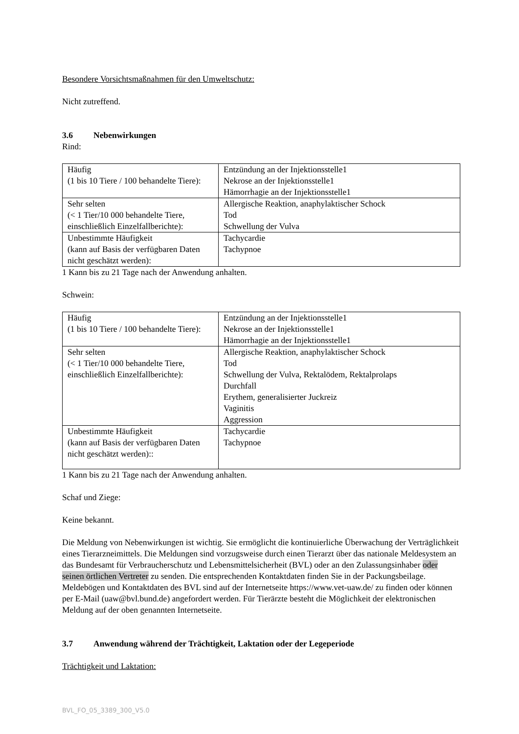Besondere Vorsichtsmaßnahmen für den Umweltschutz:
Nicht zutreffend.
3.6 Nebenwirkungen
Rind:
| Häufig (1 bis 10 Tiere / 100 behandelte Tiere): | Entzündung an der Injektionsstelle1 Nekrose an der Injektionsstelle1 Hämorrhagie an der Injektionsstelle1 |
| Sehr selten (< 1 Tier/10 000 behandelte Tiere, einschließlich Einzelfallberichte): | Allergische Reaktion, anaphylaktischer Schock Tod Schwellung der Vulva |
| Unbestimmte Häufigkeit (kann auf Basis der verfügbaren Daten nicht geschätzt werden): | Tachycardie Tachypnoe |
1 Kann bis zu 21 Tage nach der Anwendung anhalten.
Schwein:
| Häufig (1 bis 10 Tiere / 100 behandelte Tiere): | Entzündung an der Injektionsstelle1 Nekrose an der Injektionsstelle1 Hämorrhagie an der Injektionsstelle1 |
| Sehr selten (< 1 Tier/10 000 behandelte Tiere, einschließlich Einzelfallberichte): | Allergische Reaktion, anaphylaktischer Schock Tod Schwellung der Vulva, Rektalödem, Rektalprolaps Durchfall Erythem, generalisierter Juckreiz Vaginitis Aggression |
| Unbestimmte Häufigkeit (kann auf Basis der verfügbaren Daten nicht geschätzt werden):: | Tachycardie Tachypnoe |
1 Kann bis zu 21 Tage nach der Anwendung anhalten.
Schaf und Ziege:
Keine bekannt.
Die Meldung von Nebenwirkungen ist wichtig. Sie ermöglicht die kontinuierliche Überwachung der Verträglichkeit eines Tierarzneimittels. Die Meldungen sind vorzugsweise durch einen Tierarzt über das nationale Meldesystem an das Bundesamt für Verbraucherschutz und Lebensmittelsicherheit (BVL) oder an den Zulassungsinhaber oder seinen örtlichen Vertreter zu senden. Die entsprechenden Kontaktdaten finden Sie in der Packungsbeilage. Meldebögen und Kontaktdaten des BVL sind auf der Internetseite https://www.vet-uaw.de/ zu finden oder können per E-Mail (uaw@bvl.bund.de) angefordert werden. Für Tierärzte besteht die Möglichkeit der elektronischen Meldung auf der oben genannten Internetseite.
3.7 Anwendung während der Trächtigkeit, Laktation oder der Legeperiode
Trächtigkeit und Laktation:
BVL_FO_05_3389_300_V5.0